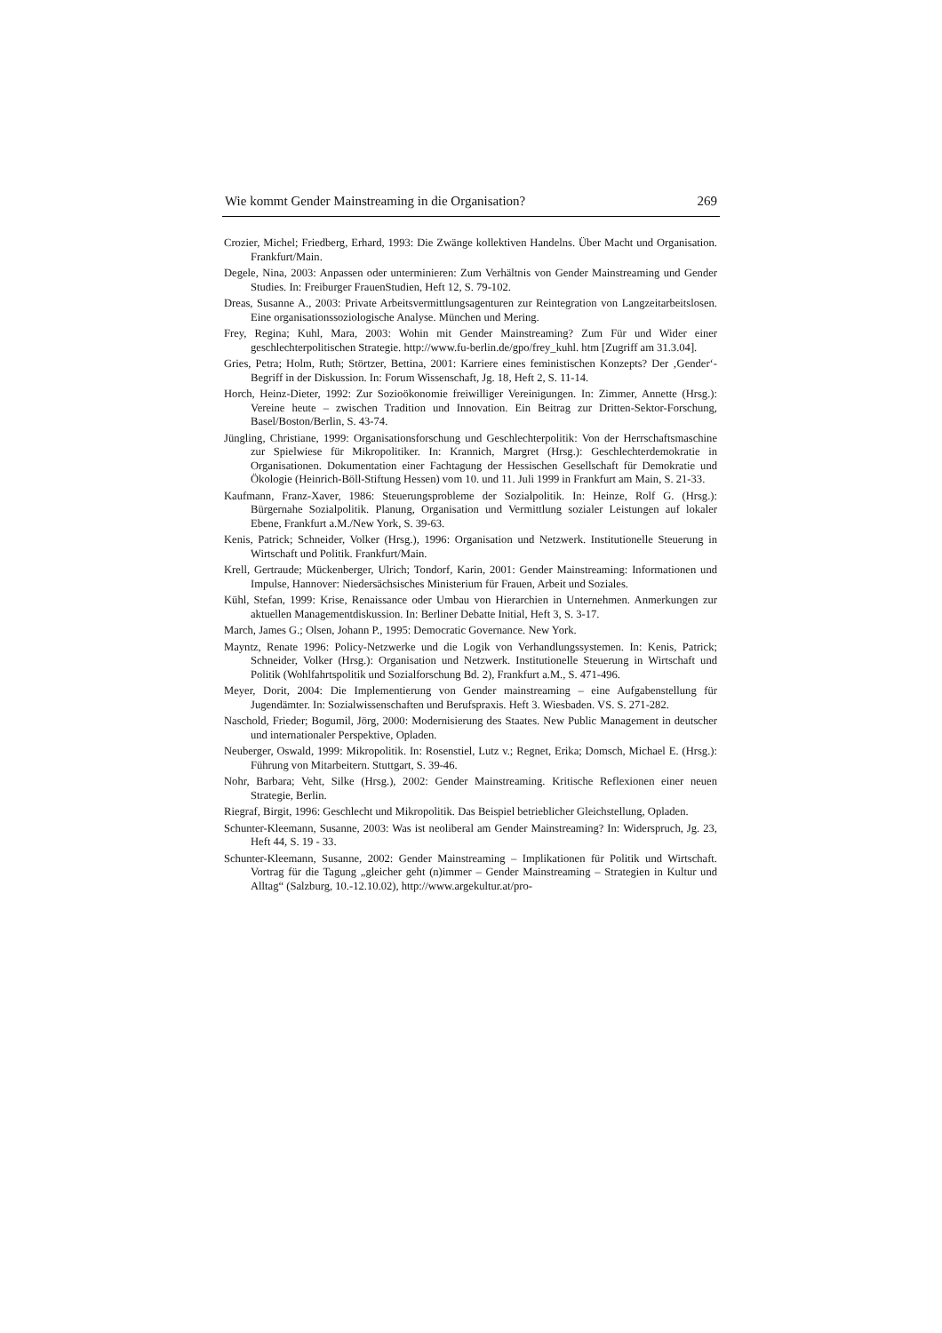Wie kommt Gender Mainstreaming in die Organisation? 269
Crozier, Michel; Friedberg, Erhard, 1993: Die Zwänge kollektiven Handelns. Über Macht und Organisation. Frankfurt/Main.
Degele, Nina, 2003: Anpassen oder unterminieren: Zum Verhältnis von Gender Mainstreaming und Gender Studies. In: Freiburger FrauenStudien, Heft 12, S. 79-102.
Dreas, Susanne A., 2003: Private Arbeitsvermittlungsagenturen zur Reintegration von Langzeitarbeitslosen. Eine organisationssoziologische Analyse. München und Mering.
Frey, Regina; Kuhl, Mara, 2003: Wohin mit Gender Mainstreaming? Zum Für und Wider einer geschlechterpolitischen Strategie. http://www.fu-berlin.de/gpo/frey_kuhl. htm [Zugriff am 31.3.04].
Gries, Petra; Holm, Ruth; Störtzer, Bettina, 2001: Karriere eines feministischen Konzepts? Der ‚Gender‘- Begriff in der Diskussion. In: Forum Wissenschaft, Jg. 18, Heft 2, S. 11-14.
Horch, Heinz-Dieter, 1992: Zur Sozioökonomie freiwilliger Vereinigungen. In: Zimmer, Annette (Hrsg.): Vereine heute – zwischen Tradition und Innovation. Ein Beitrag zur Dritten-Sektor-Forschung, Basel/Boston/Berlin, S. 43-74.
Jüngling, Christiane, 1999: Organisationsforschung und Geschlechterpolitik: Von der Herrschaftsmaschine zur Spielwiese für Mikropolitiker. In: Krannich, Margret (Hrsg.): Geschlechterdemokratie in Organisationen. Dokumentation einer Fachtagung der Hessischen Gesellschaft für Demokratie und Ökologie (Heinrich-Böll-Stiftung Hessen) vom 10. und 11. Juli 1999 in Frankfurt am Main, S. 21-33.
Kaufmann, Franz-Xaver, 1986: Steuerungsprobleme der Sozialpolitik. In: Heinze, Rolf G. (Hrsg.): Bürgernahe Sozialpolitik. Planung, Organisation und Vermittlung sozialer Leistungen auf lokaler Ebene, Frankfurt a.M./New York, S. 39-63.
Kenis, Patrick; Schneider, Volker (Hrsg.), 1996: Organisation und Netzwerk. Institutionelle Steuerung in Wirtschaft und Politik. Frankfurt/Main.
Krell, Gertraude; Mückenberger, Ulrich; Tondorf, Karin, 2001: Gender Mainstreaming: Informationen und Impulse, Hannover: Niedersächsisches Ministerium für Frauen, Arbeit und Soziales.
Kühl, Stefan, 1999: Krise, Renaissance oder Umbau von Hierarchien in Unternehmen. Anmerkungen zur aktuellen Managementdiskussion. In: Berliner Debatte Initial, Heft 3, S. 3-17.
March, James G.; Olsen, Johann P., 1995: Democratic Governance. New York.
Mayntz, Renate 1996: Policy-Netzwerke und die Logik von Verhandlungssystemen. In: Kenis, Patrick; Schneider, Volker (Hrsg.): Organisation und Netzwerk. Institutionelle Steuerung in Wirtschaft und Politik (Wohlfahrtspolitik und Sozialforschung Bd. 2), Frankfurt a.M., S. 471-496.
Meyer, Dorit, 2004: Die Implementierung von Gender mainstreaming – eine Aufgabenstellung für Jugendämter. In: Sozialwissenschaften und Berufspraxis. Heft 3. Wiesbaden. VS. S. 271-282.
Naschold, Frieder; Bogumil, Jörg, 2000: Modernisierung des Staates. New Public Management in deutscher und internationaler Perspektive, Opladen.
Neuberger, Oswald, 1999: Mikropolitik. In: Rosenstiel, Lutz v.; Regnet, Erika; Domsch, Michael E. (Hrsg.): Führung von Mitarbeitern. Stuttgart, S. 39-46.
Nohr, Barbara; Veht, Silke (Hrsg.), 2002: Gender Mainstreaming. Kritische Reflexionen einer neuen Strategie, Berlin.
Riegraf, Birgit, 1996: Geschlecht und Mikropolitik. Das Beispiel betrieblicher Gleichstellung, Opladen.
Schunter-Kleemann, Susanne, 2003: Was ist neoliberal am Gender Mainstreaming? In: Widerspruch, Jg. 23, Heft 44, S. 19 - 33.
Schunter-Kleemann, Susanne, 2002: Gender Mainstreaming – Implikationen für Politik und Wirtschaft. Vortrag für die Tagung „gleicher geht (n)immer – Gender Mainstreaming – Strategien in Kultur und Alltag“ (Salzburg, 10.-12.10.02), http://www.argekultur.at/pro-